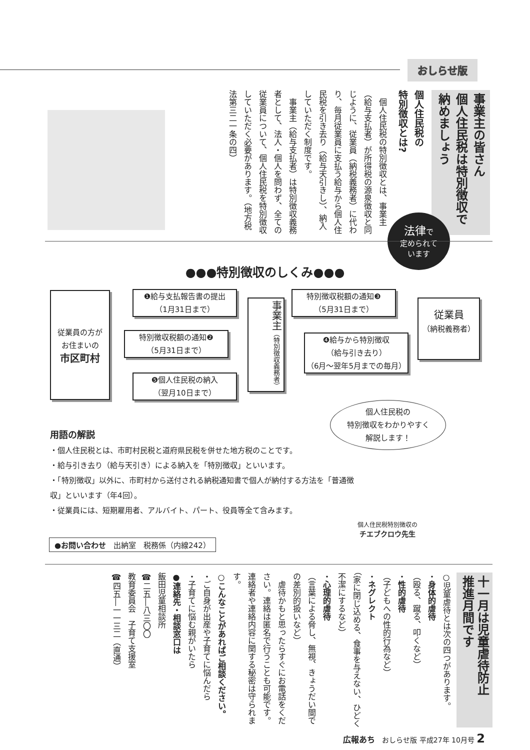おしらせ版
事業主の皆さん
個人住民税は特別徴収で
納めましょう
個人住民税の
特別徴収とは?
　個人住民税の特別徴収とは、事業主（給与支払者）が所得税の源泉徴収と同じように、従業員（納税義務者）に代わり、毎月従業員に支払う給与から個人住民税を引き去り（給与天引きし）、納入していただく制度です。
　事業主（給与支払者）は特別徴収義務者として、法人・個人を問わず、全ての従業員について、個人住民税を特別徴収していただく必要があります。（地方税法第三二一条の四）
法律で
定められて
います
●●●特別徴収のしくみ●●●
従業員の方が
お住まいの
市区町村
❶給与支払報告書の提出
（1月31日まで）
特別徴収税額の通知❷
（5月31日まで）
❺個人住民税の納入
（翌月10日まで）
事業主（特別徴収義務者）
特別徴収税額の通知❸
（5月31日まで）
❹給与から特別徴収
（給与引き去り）
（6月～翌年5月までの毎月）
従業員
（納税義務者）
個人住民税の
特別徴収をわかりやすく
解説します！
用語の解説
・個人住民税とは、市町村民税と道府県民税を併せた地方税のことです。
・給与引き去り（給与天引き）による納入を「特別徴収」といいます。
・「特別徴収」以外に、市町村から送付される納税通知書で個人が納付する方法を「普通徴収」といいます（年4回）。
・従業員には、短期雇用者、アルバイト、パート、役員等全て含みます。
個人住民税特別徴収の
チエブクロウ先生
●お問い合わせ　出納室　税務係（内線242）
十一月は児童虐待防止
推進月間です
○児童虐待とは次の四つがあります。
・身体的虐待
（殴る、蹴る、叩くなど）
・性的虐待
（子どもへの性的行為など）
・ネグレクト
（家に閉じ込める、食事を与えない、ひどく不潔にするなど）
・心理的虐待
（言葉による脅し、無視、きょうだい間での差別的扱いなど）
　虐待かもと思ったらすぐにお電話をください。連絡は匿名で行うことも可能です。連絡者や連絡内容に関する秘密は守られます。
○こんなことがあればご相談ください。
・ご自身が出産や子育てに悩んだら
・子育てに悩む親がいたら
●連絡先・相談窓口は
飯田児童相談所
☎二五―八三〇〇
教育委員会　子育て支援室
☎四五―一一三二（直通）
広報あち　おしらせ版 平成27年 10月号 2